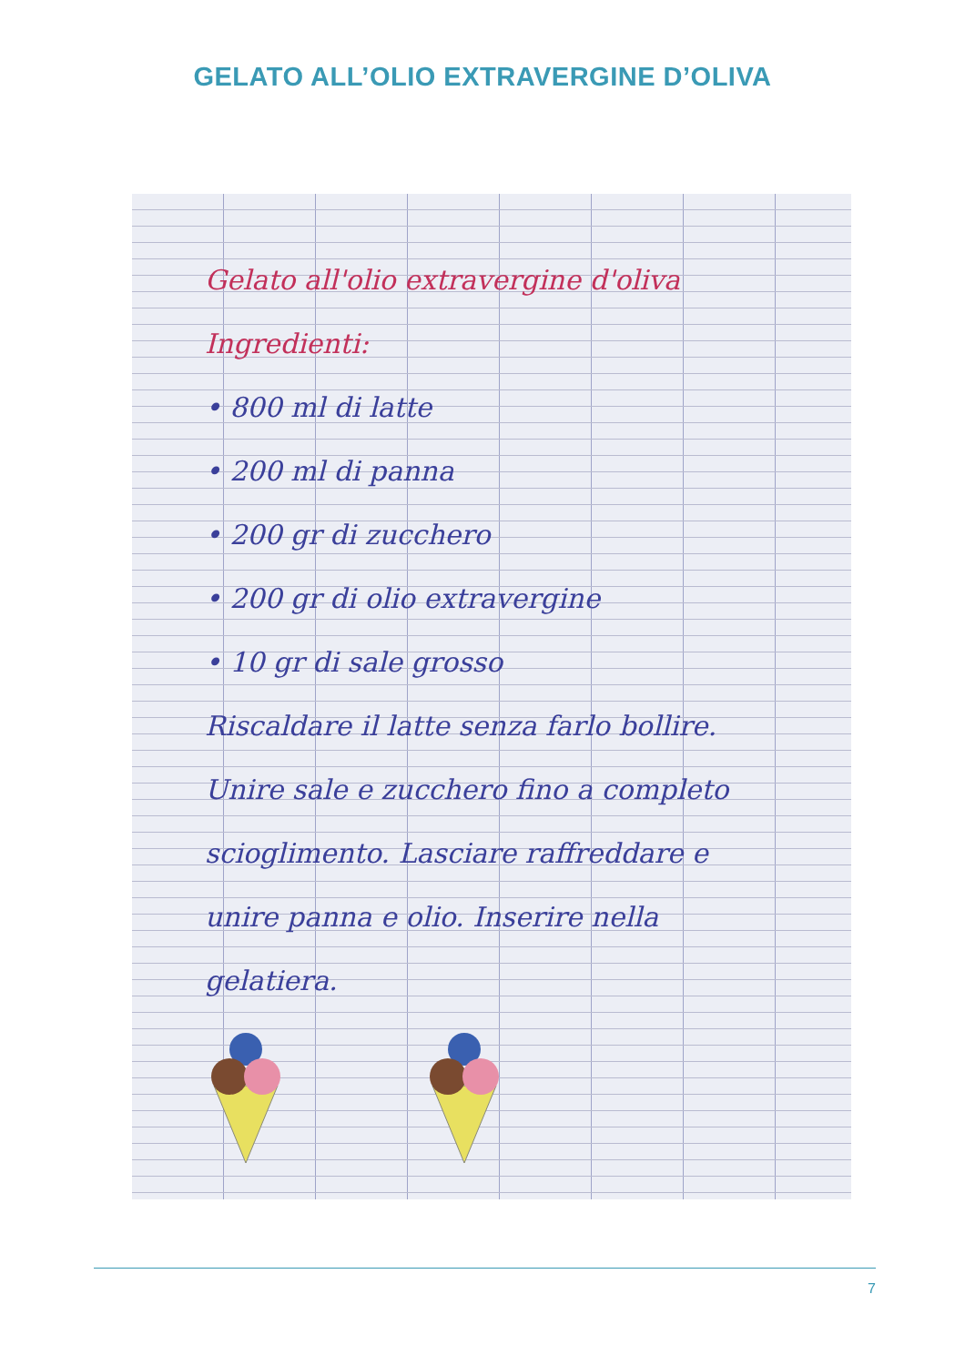GELATO ALL’OLIO EXTRAVERGINE D’OLIVA
Gelato all'olio extravergine d'oliva
Ingredienti:
• 800 ml di latte
• 200 ml di panna
• 200 gr di zucchero
• 200 gr di olio extravergine
• 10 gr di sale grosso
Riscaldare il latte senza farlo bollire. Unire sale e zucchero fino a completo scioglimento. Lasciare raffreddare e unire panna e olio. Inserire nella gelatiera.
7